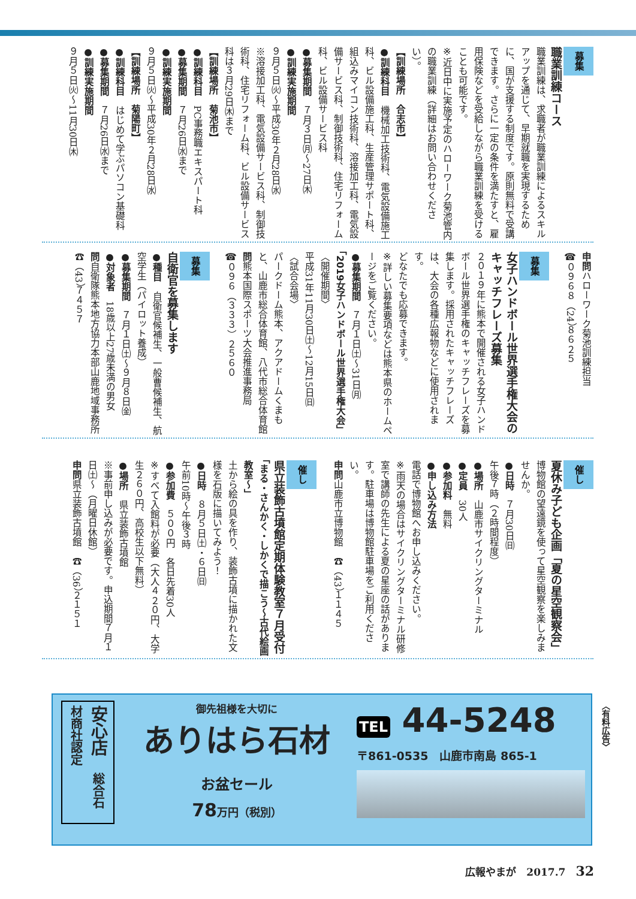募集
職業訓練コース
職業訓練は、求職者が職業訓練によるスキルアップを通じて、早期就職を実現するために、国が支援する制度です。原則無料で受講できます。さらに一定の条件を満たすと、雇用保険などを受給しながら職業訓練を受けることも可能です。
※近日中に実施予定のハローワーク菊池管内の職業訓練（詳細はお問い合わせください）。
【訓練場所　合志市】
●訓練科目　機械加工技術科、電気設備施工科、ビル設備施工科、生産管理サポート科、組込みマイコン技術科、溶接加工科、電気設備サービス科、制御技術科、住宅リフォーム科、ビル設備サービス科
●募集期間　７月３日㈪〜27日㈭
●訓練実施期間
９月５日㈫〜平成30年２月28日㈬
※溶接加工科、電気設備サービス科、制御技術科、住宅リフォーム科、ビル設備サービス科は３月29日㈭まで
【訓練場所　菊池市】
●訓練科目　PC事務職エキスパート科
●募集期間　７月26日㈬まで
●訓練実施期間
９月５日㈫〜平成30年２月28日㈬
【訓練場所　菊陽町】
●訓練科目　はじめて学ぶパソコン基礎科
●募集期間　７月26日㈬まで
●訓練実施期間
９月５日㈫〜11月30日㈭
申問ハローワーク菊池訓練担当
☎０９６８（24）８６２５
募集
女子ハンドボール世界選手権大会のキャッチフレーズ募集
２０１９年に熊本で開催される女子ハンドボール世界選手権のキャッチフレーズを募集します。採用されたキャッチフレーズは、大会の各種広報物などに使用されます。
どなたでも応募できます。
※詳しい募集要項などは熊本県のホームページをご覧ください。
●募集期間　７月１日㈯〜31日㈪
「2019女子ハンドボール世界選手権大会」
〈開催期間〉
平成31年11月30日㈯〜12月15日㈰
〈試合会場〉
パークドーム熊本、アクアドームくまもと、山鹿市総合体育館、八代市総合体育館
問熊本国際スポーツ大会推進事務局
☎０９６（３３３）２５６０
募集
自衛官を募集します
●種目　自衛官候補生、一般曹候補生、航空学生（パイロット養成）
●募集期間　７月１日㈯〜９月８日㈮
●対象者　18歳以上27歳未満の男女
問自衛隊熊本地方協力本部山鹿地域事務所　☎（43）７４５７
催し
夏休み子ども企画「夏の星空観察会」
博物館の望遠鏡を使って星空観察を楽しみませんか。
●日時　７月30日㈰
午後７時（２時間程度）
●場所　山鹿市サイクリングターミナル
●定員　30人
●参加料　無料
●申し込み方法
電話で博物館へお申し込みください。
※雨天の場合はサイクリングターミナル研修室で講師の先生による夏の星座の話があります。駐車場は博物館駐車場をご利用ください。
申問山鹿市立博物館　☎（43）１１４５
催し
県立装飾古墳館定期体験教室７月受付
「まる・さんかく・しかくで描こう〜古代絵画教室〜」
土から絵の具を作り、装飾古墳に描かれた文様を石版に描いてみよう！
●日時　８月５日㈯・６日㈰
午前10時〜午後３時
●参加費　５００円　各日先着30人
※すべて入館料が必要（大人４２０円、大学生２６０円、高校生以下無料）
●場所　県立装飾古墳館
※事前申し込みが必要です。申込期間７月１日㈯〜（月曜日休館）
申問県立装飾古墳館　☎（36）２１５１
安心店　総合石材商社認定
御先祖様を大切に
ありはら石材
お盆セール
78万円（税別）
TEL 44-5248
〒861-0535　山鹿市南島 865-1
〈有料広告〉
広報やまが　2017.7　32